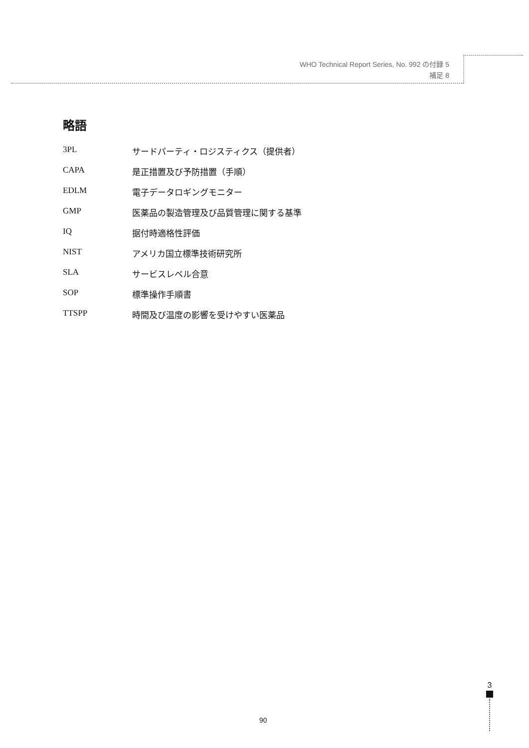WHO Technical Report Series, No. 992 の付録 5
補足 8
略語
3PL サードパーティ・ロジスティクス（提供者）
CAPA 是正措置及び予防措置（手順）
EDLM 電子データロギングモニター
GMP 医薬品の製造管理及び品質管理に関する基準
IQ 据付時適格性評価
NIST アメリカ国立標準技術研究所
SLA サービスレベル合意
SOP 標準操作手順書
TTSPP 時間及び温度の影響を受けやすい医薬品
90
3